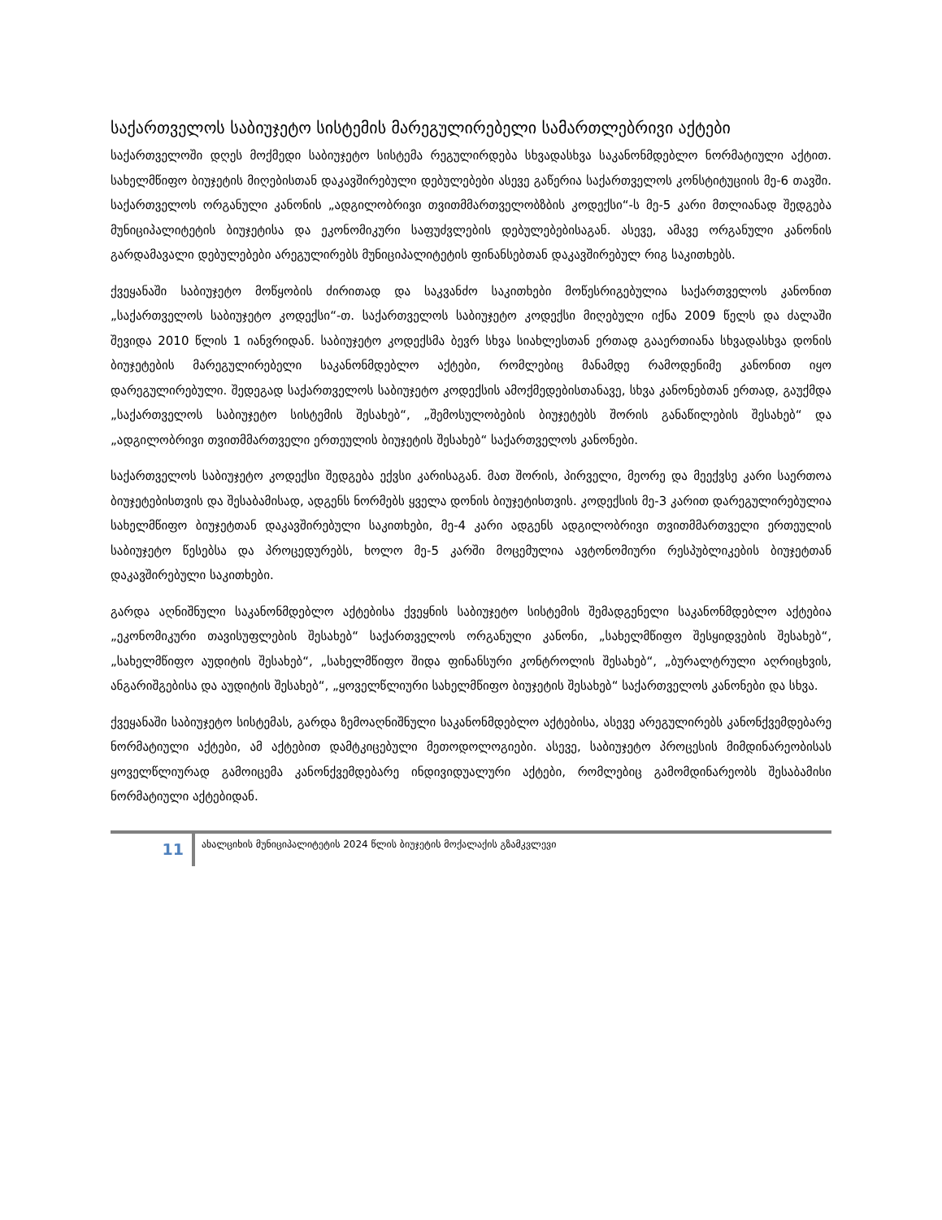საქართველოს საბიუჯეტო სისტემის მარეგულირებელი სამართლებრივი აქტები
საქართველოში დღეს მოქმედი საბიუჯეტო სისტემა რეგულირდება სხვადასხვა საკანონმდებლო ნორმატიული აქტით. სახელმწიფო ბიუჯეტის მიღებისთან დაკავშირებული დებულებები ასევე გაწერია საქართველოს კონსტიტუციის მე-6 თავში. საქართველოს ორგანული კანონის „ადგილობრივი თვითმმართველობზბის კოდექსი“-ს მე-5 კარი მთლიანად შედგება მუნიციპალიტეტის ბიუჯეტისა და ეკონომიკური საფუძვლების დებულებებისაგან. ასევე, ამავე ორგანული კანონის გარდამავალი დებულებები არეგულირებს მუნიციპალიტეტის ფინანსებთან დაკავშირებულ რიგ საკითხებს.
ქვეყანაში საბიუჯეტო მოწყობის ძირითად და საკვანძო საკითხები მოწესრიგებულია საქართველოს კანონით „საქართველოს საბიუჯეტო კოდექსი“-თ. საქართველოს საბიუჯეტო კოდექსი მიღებული იქნა 2009 წელს და ძალაში შევიდა 2010 წლის 1 იანვრიდან. საბიუჯეტო კოდექსმა ბევრ სხვა სიახლესთან ერთად გააერთიანა სხვადასხვა დონის ბიუჯეტების მარეგულირებელი საკანონმდებლო აქტები, რომლებიც მანამდე რამოდენიმე კანონით იყო დარეგულირებული. შედეგად საქართველოს საბიუჯეტო კოდექსის ამოქმედებისთანავე, სხვა კანონებთან ერთად, გაუქმდა „საქართველოს საბიუჯეტო სისტემის შესახებ“, „შემოსულობების ბიუჯეტებს შორის განაწილების შესახებ“ და „ადგილობრივი თვითმმართველი ერთეულის ბიუჯეტის შესახებ“ საქართველოს კანონები.
საქართველოს საბიუჯეტო კოდექსი შედგება ექვსი კარისაგან. მათ შორის, პირველი, მეორე და მეექვსე კარი საერთოა ბიუჯეტებისთვის და შესაბამისად, ადგენს ნორმებს ყველა დონის ბიუჯეტისთვის. კოდექსის მე-3 კარით დარეგულირებულია სახელმწიფო ბიუჯეტთან დაკავშირებული საკითხები, მე-4 კარი ადგენს ადგილობრივი თვითმმართველი ერთეულის საბიუჯეტო წესებსა და პროცედურებს, ხოლო მე-5 კარში მოცემულია ავტონომიური რესპუბლიკების ბიუჯეტთან დაკავშირებული საკითხები.
გარდა აღნიშნული საკანონმდებლო აქტებისა ქვეყნის საბიუჯეტო სისტემის შემადგენელი საკანონმდებლო აქტებია „ეკონომიკური თავისუფლების შესახებ“ საქართველოს ორგანული კანონი, „სახელმწიფო შესყიდვების შესახებ“, „სახელმწიფო აუდიტის შესახებ“, „სახელმწიფო შიდა ფინანსური კონტროლის შესახებ“, „ბურალტრული აღრიცხვის, ანგარიშგებისა და აუდიტის შესახებ“, „ყოველწლიური სახელმწიფო ბიუჯეტის შესახებ“ საქართველოს კანონები და სხვა.
ქვეყანაში საბიუჯეტო სისტემას, გარდა ზემოაღნიშნული საკანონმდებლო აქტებისა, ასევე არეგულირებს კანონქვემდებარე ნორმატიული აქტები, ამ აქტებით დამტკიცებული მეთოდოლოგიები. ასევე, საბიუჯეტო პროცესის მიმდინარეობისას ყოველწლიურად გამოიცემა კანონქვემდებარე ინდივიდუალური აქტები, რომლებიც გამომდინარეობს შესაბამისი ნორმატიული აქტებიდან.
11
ახალციხის მუნიციპალიტეტის 2024 წლის ბიუჯეტის მოქალაქის გზამკვლევი